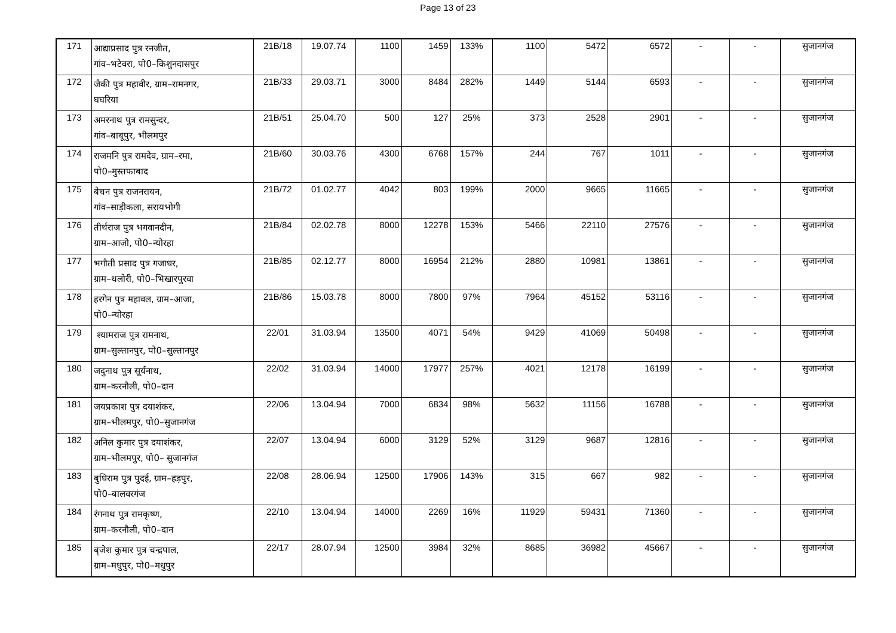Page 13 of 23
| 171 | आद्याप्रसाद पुत्र रनजीत, गांव–भटेवरा, पो0–किशुनदासपुर | 21B/18 | 19.07.74 | 1100 | 1459 | 133% | 1100 | 5472 | 6572 | - | - | सुजानगंज |
| 172 | जैकी पुत्र महावीर, ग्राम–रामनगर, घघरिया | 21B/33 | 29.03.71 | 3000 | 8484 | 282% | 1449 | 5144 | 6593 | - | - | सुजानगंज |
| 173 | अमरनाथ पुत्र रामसुन्दर, गांव–बाबूपुर, भीलमपुर | 21B/51 | 25.04.70 | 500 | 127 | 25% | 373 | 2528 | 2901 | - | - | सुजानगंज |
| 174 | राजमनि पुत्र रामदेव, ग्राम–रमा, पो0–मुस्तफाबाद | 21B/60 | 30.03.76 | 4300 | 6768 | 157% | 244 | 767 | 1011 | - | - | सुजानगंज |
| 175 | बेचन पुत्र राजनरायन, गांव–साड़ीकला, सरायभोगी | 21B/72 | 01.02.77 | 4042 | 803 | 199% | 2000 | 9665 | 11665 | - | - | सुजानगंज |
| 176 | तीर्थराज पुत्र भगवानदीन, ग्राम–आजो, पो0–न्योरहा | 21B/84 | 02.02.78 | 8000 | 12278 | 153% | 5466 | 22110 | 27576 | - | - | सुजानगंज |
| 177 | भगौती प्रसाद पुत्र गजाधर, ग्राम–थलोरी, पो0–भिखारपुरवा | 21B/85 | 02.12.77 | 8000 | 16954 | 212% | 2880 | 10981 | 13861 | - | - | सुजानगंज |
| 178 | हरगेन पुत्र महावल, ग्राम–आजा, पो0–न्योरहा | 21B/86 | 15.03.78 | 8000 | 7800 | 97% | 7964 | 45152 | 53116 | - | - | सुजानगंज |
| 179 | श्यामराज पुत्र रामनाथ, ग्राम–सुल्तानपुर, पो0–सुल्तानपुर | 22/01 | 31.03.94 | 13500 | 4071 | 54% | 9429 | 41069 | 50498 | - | - | सुजानगंज |
| 180 | जदुनाथ पुत्र सूर्यनाथ, ग्राम–करनौली, पो0–दान | 22/02 | 31.03.94 | 14000 | 17977 | 257% | 4021 | 12178 | 16199 | - | - | सुजानगंज |
| 181 | जयप्रकाश पुत्र दयाशंकर, ग्राम–भीलमपुर, पो0–सुजानगंज | 22/06 | 13.04.94 | 7000 | 6834 | 98% | 5632 | 11156 | 16788 | - | - | सुजानगंज |
| 182 | अनिल कुमार पुत्र दयाशंकर, ग्राम–भीलमपुर, पो0– सुजानगंज | 22/07 | 13.04.94 | 6000 | 3129 | 52% | 3129 | 9687 | 12816 | - | - | सुजानगंज |
| 183 | बुधिराम पुत्र पुदई, ग्राम–हड़पुर, पो0–बालवरगंज | 22/08 | 28.06.94 | 12500 | 17906 | 143% | 315 | 667 | 982 | - | - | सुजानगंज |
| 184 | रंगनाथ पुत्र रामकृष्ण, ग्राम–करनौली, पो0–दान | 22/10 | 13.04.94 | 14000 | 2269 | 16% | 11929 | 59431 | 71360 | - | - | सुजानगंज |
| 185 | बृजेश कुमार पुत्र चन्द्रपाल, ग्राम–मधुपुर, पो0–मधुपुर | 22/17 | 28.07.94 | 12500 | 3984 | 32% | 8685 | 36982 | 45667 | - | - | सुजानगंज |